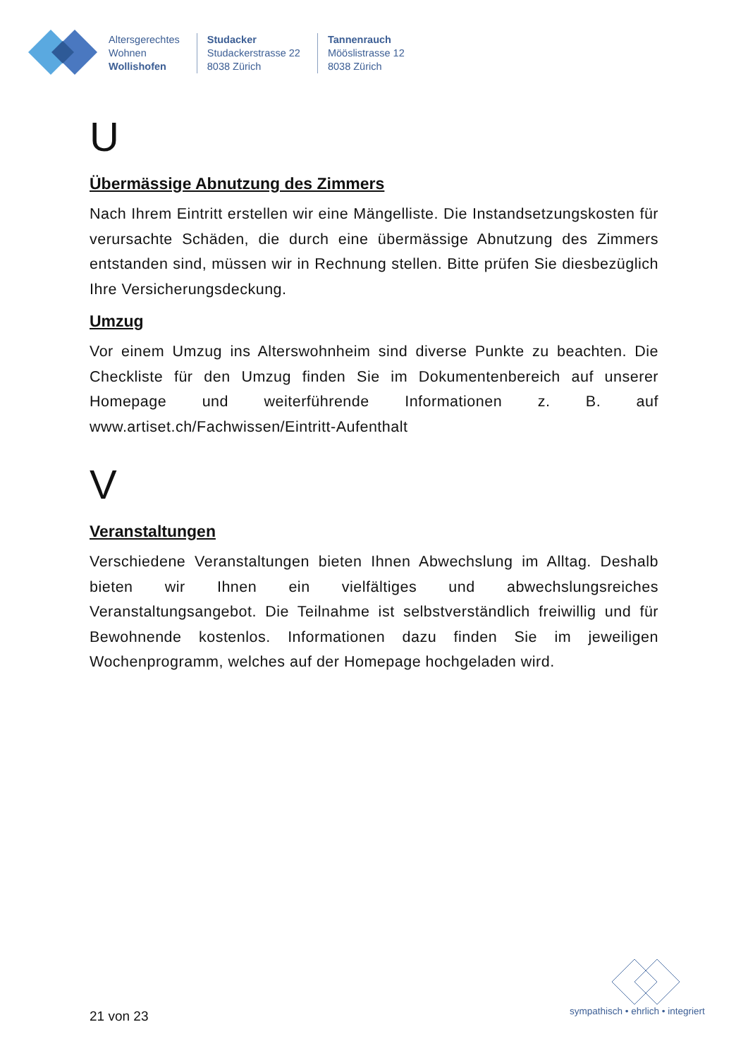Altersgerechtes
Wohnen
Wollishofen
Studacker
Studackerstrasse 22
8038 Zürich
Tannenrauch
Mööslistrasse 12
8038 Zürich
U
Übermässige Abnutzung des Zimmers
Nach Ihrem Eintritt erstellen wir eine Mängelliste. Die Instandsetzungskosten für verursachte Schäden, die durch eine übermässige Abnutzung des Zimmers entstanden sind, müssen wir in Rechnung stellen. Bitte prüfen Sie diesbezüglich Ihre Versicherungsdeckung.
Umzug
Vor einem Umzug ins Alterswohnheim sind diverse Punkte zu beachten. Die Checkliste für den Umzug finden Sie im Dokumentenbereich auf unserer Homepage und weiterführende Informationen z. B. auf www.artiset.ch/Fachwissen/Eintritt-Aufenthalt
V
Veranstaltungen
Verschiedene Veranstaltungen bieten Ihnen Abwechslung im Alltag. Deshalb bieten wir Ihnen ein vielfältiges und abwechslungsreiches Veranstaltungsangebot. Die Teilnahme ist selbstverständlich freiwillig und für Bewohnende kostenlos. Informationen dazu finden Sie im jeweiligen Wochenprogramm, welches auf der Homepage hochgeladen wird.
21 von 23
sympathisch • ehrlich • integriert